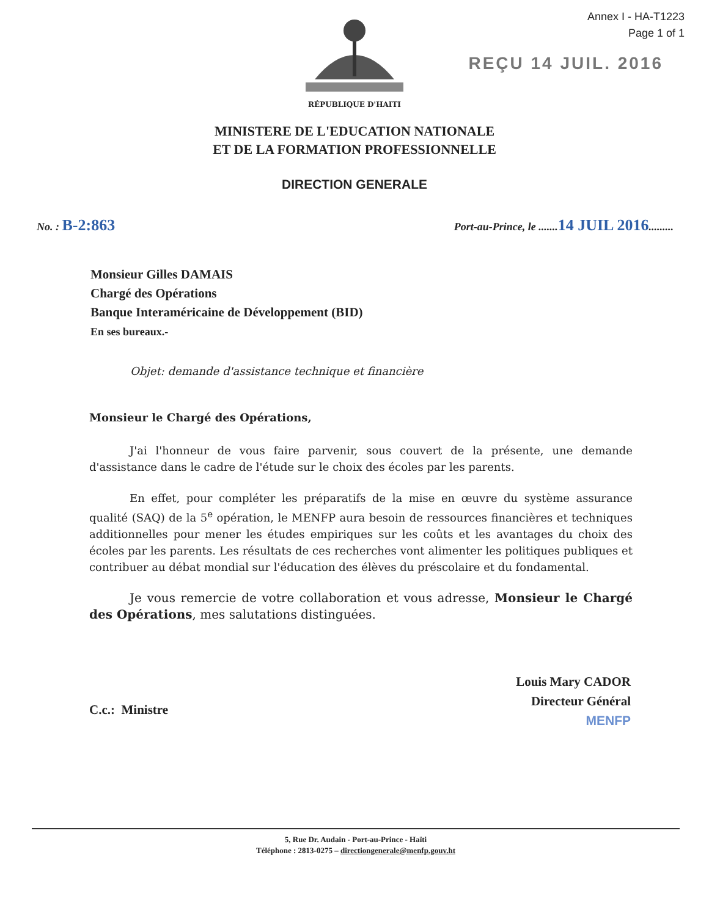Annex I - HA-T1223
Page 1 of 1
REÇU 14 JUIL. 2016
RÉPUBLIQUE D'HAITI
MINISTERE DE L'EDUCATION NATIONALE
ET DE LA FORMATION PROFESSIONNELLE
DIRECTION GENERALE
No. : B-2:863
Port-au-Prince, le .......14 JUIL 2016.........
Monsieur Gilles DAMAIS
Chargé des Opérations
Banque Interaméricaine de Développement (BID)
En ses bureaux.-
Objet: demande d'assistance technique et financière
Monsieur le Chargé des Opérations,
J'ai l'honneur de vous faire parvenir, sous couvert de la présente, une demande d'assistance dans le cadre de l'étude sur le choix des écoles par les parents.
En effet, pour compléter les préparatifs de la mise en œuvre du système assurance qualité (SAQ) de la 5<sup>e</sup> opération, le MENFP aura besoin de ressources financières et techniques additionnelles pour mener les études empiriques sur les coûts et les avantages du choix des écoles par les parents. Les résultats de ces recherches vont alimenter les politiques publiques et contribuer au débat mondial sur l'éducation des élèves du préscolaire et du fondamental.
Je vous remercie de votre collaboration et vous adresse, Monsieur le Chargé des Opérations, mes salutations distinguées.
C.c.: Ministre
Louis Mary CADOR
Directeur Général
MENFP
5, Rue Dr. Audain - Port-au-Prince - Haïti
Téléphone : 2813-0275 – directiongenerale@menfp.gouv.ht